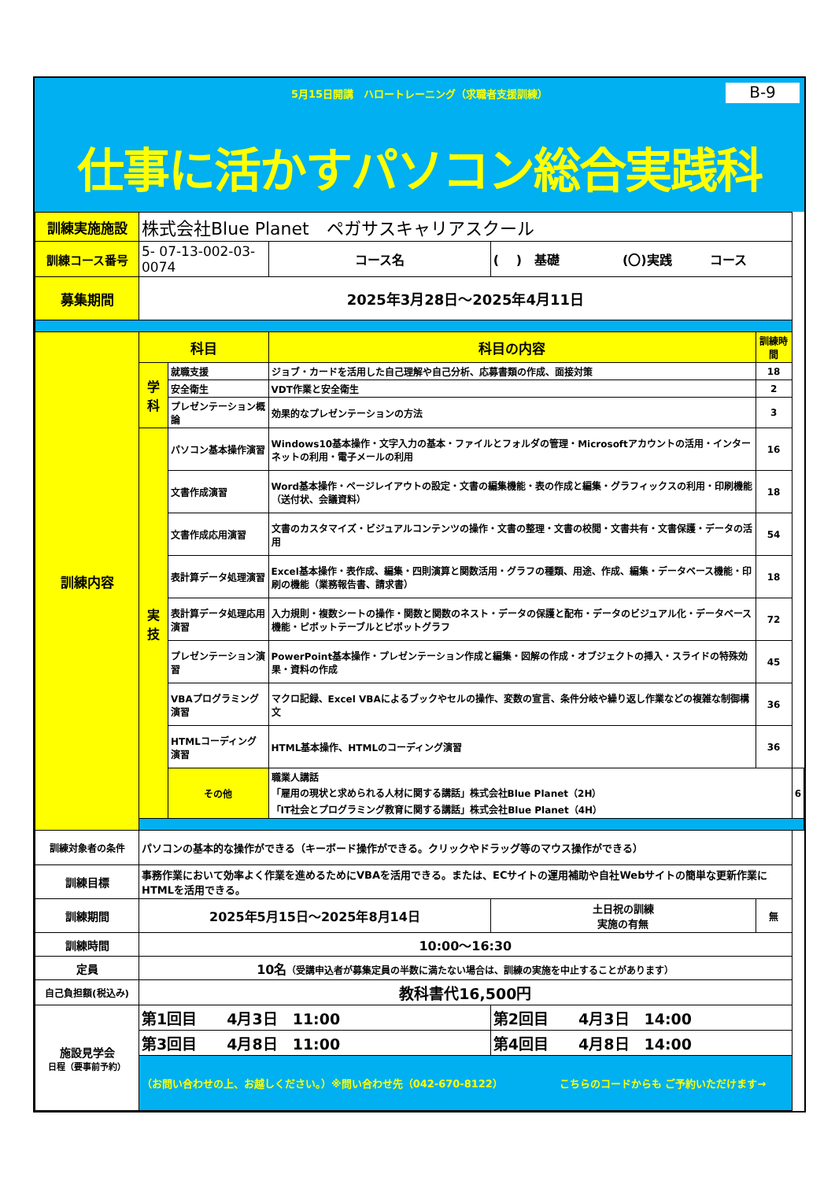5月15日開講　ハロートレーニング（求職者支援訓練）
B-9
仕事に活かすパソコン総合実践科
| 訓練実施施設 | 株式会社Blue Planet ペガサスキャリアスクール | | | | | |
| 訓練コース番号 | 5- 07-13-002-03-0074 | | コース名 | ( ) 基礎 (〇)実践 コース | | |
| 募集期間 | 2025年3月28日～2025年4月11日 | | | | | |
| 訓練内容 | 科目 | | 科目の内容 | | 訓練時間 | |
| | 学科 | 就職支援 | ジョブ・カードを活用した自己理解や自己分析、応募書類の作成、面接対策 | | 18 | |
| | | 安全衛生 | VDT作業と安全衛生 | | 2 | |
| | | プレゼンテーション概論 | 効果的なプレゼンテーションの方法 | | 3 | |
| | 実技 | パソコン基本操作演習 | Windows10基本操作・文字入力の基本・ファイルとフォルダの管理・Microsoftアカウントの活用・インターネットの利用・電子メールの利用 | | 16 | |
| | | 文書作成演習 | Word基本操作・ページレイアウトの設定・文書の編集機能・表の作成と編集・グラフィックスの利用・印刷機能（送付状、会議資料） | | 18 | |
| | | 文書作成応用演習 | 文書のカスタマイズ・ビジュアルコンテンツの操作・文書の整理・文書の校閲・文書共有・文書保護・データの活用 | | 54 | |
| | | 表計算データ処理演習 | Excel基本操作・表作成、編集・四則演算と関数活用・グラフの種類、用途、作成、編集・データベース機能・印刷の機能（業務報告書、請求書） | | 18 | |
| | | 表計算データ処理応用演習 | 入力規則・複数シートの操作・関数と関数のネスト・データの保護と配布・データのビジュアル化・データベース機能・ピボットテーブルとピボットグラフ | | 72 | |
| | | プレゼンテーション演習 | PowerPoint基本操作・プレゼンテーション作成と編集・図解の作成・オブジェクトの挿入・スライドの特殊効果・資料の作成 | | 45 | |
| | | VBAプログラミング演習 | マクロ記録、Excel VBAによるブックやセルの操作、変数の宣言、条件分岐や繰り返し作業などの複雑な制御構文 | | 36 | |
| | | HTMLコーディング演習 | HTML基本操作、HTMLのコーディング演習 | | 36 | |
| | | その他 | 職業人講話 「雇用の現状と求められる人材に関する講話」株式会社Blue Planet（2H） 「IT社会とプログラミング教育に関する講話」株式会社Blue Planet（4H） | | | 6 |
| 訓練対象者の条件 | パソコンの基本的な操作ができる（キーボード操作ができる。クリックやドラッグ等のマウス操作ができる） | | | | | |
| 訓練目標 | 事務作業において効率よく作業を進めるためにVBAを活用できる。または、ECサイトの運用補助や自社Webサイトの簡単な更新作業にHTMLを活用できる。 | | | | | |
| 訓練期間 | 2025年5月15日～2025年8月14日 | | | 土日祝の訓練 実施の有無 | 無 | |
| 訓練時間 | 10:00～16:30 | | | | | |
| 定員 | 10名 （受講申込者が募集定員の半数に満たない場合は、訓練の実施を中止することがあります） | | | | | |
| 自己負担額(税込み) | 教科書代16,500円 | | | | | |
| 施設見学会 日程（要事前予約） | 第1回目 4月3日 11:00 | | | 第2回目 4月3日 14:00 | | |
| | 第3回目 4月8日 11:00 | | | 第4回目 4月8日 14:00 | | |
| | （お問い合わせの上、お越しください。）※問い合わせ先（042-670-8122） こちらのコードからも ご予約いただけます→ | | | | | |